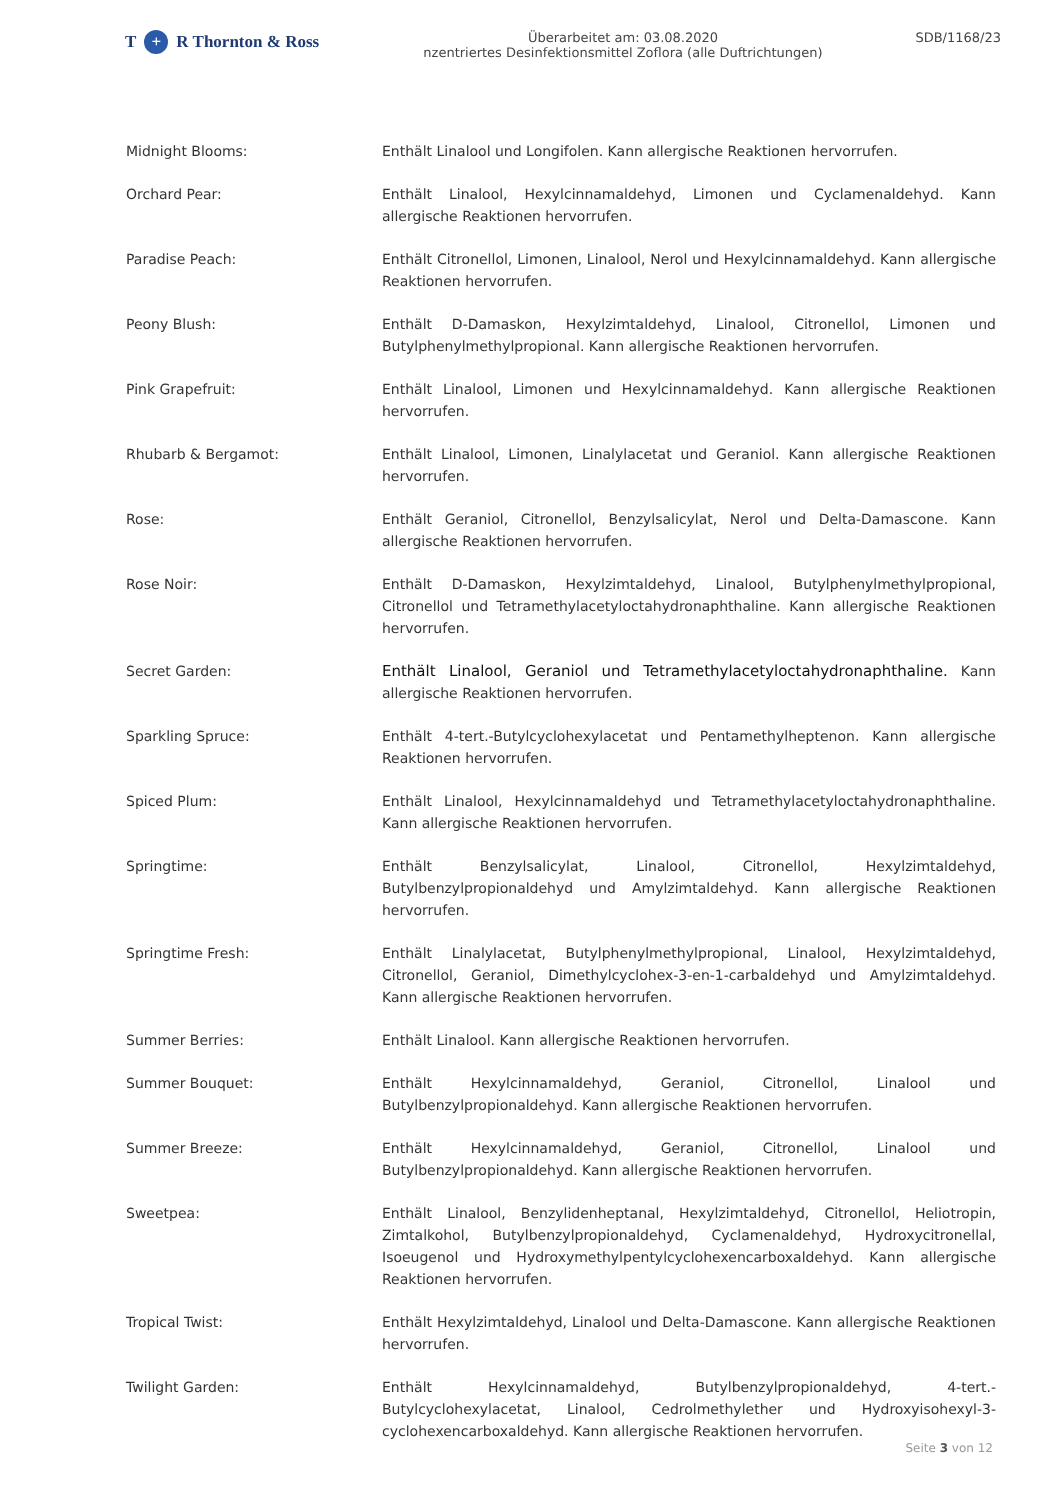T + R Thornton & Ross
Überarbeitet am: 03.08.2020
nzentriertes Desinfektionsmittel Zoflora (alle Duftrichtungen)
SDB/1168/23
Midnight Blooms: Enthält Linalool und Longifolen. Kann allergische Reaktionen hervorrufen.
Orchard Pear: Enthält Linalool, Hexylcinnamaldehyd, Limonen und Cyclamenaldehyd. Kann allergische Reaktionen hervorrufen.
Paradise Peach: Enthält Citronellol, Limonen, Linalool, Nerol und Hexylcinnamaldehyd. Kann allergische Reaktionen hervorrufen.
Peony Blush: Enthält D-Damaskon, Hexylzimtaldehyd, Linalool, Citronellol, Limonen und Butylphenylmethylpropional. Kann allergische Reaktionen hervorrufen.
Pink Grapefruit: Enthält Linalool, Limonen und Hexylcinnamaldehyd. Kann allergische Reaktionen hervorrufen.
Rhubarb & Bergamot: Enthält Linalool, Limonen, Linalylacetat und Geraniol. Kann allergische Reaktionen hervorrufen.
Rose: Enthält Geraniol, Citronellol, Benzylsalicylat, Nerol und Delta-Damascone. Kann allergische Reaktionen hervorrufen.
Rose Noir: Enthält D-Damaskon, Hexylzimtaldehyd, Linalool, Butylphenylmethylpropional, Citronellol und Tetramethylacetyloctahydronaphthaline. Kann allergische Reaktionen hervorrufen.
Secret Garden: Enthält Linalool, Geraniol und Tetramethylacetyloctahydronaphthaline. Kann allergische Reaktionen hervorrufen.
Sparkling Spruce: Enthält 4-tert.-Butylcyclohexylacetat und Pentamethylheptenon. Kann allergische Reaktionen hervorrufen.
Spiced Plum: Enthält Linalool, Hexylcinnamaldehyd und Tetramethylacetyloctahydronaphthaline. Kann allergische Reaktionen hervorrufen.
Springtime: Enthält Benzylsalicylat, Linalool, Citronellol, Hexylzimtaldehyd, Butylbenzylpropionaldehyd und Amylzimtaldehyd. Kann allergische Reaktionen hervorrufen.
Springtime Fresh: Enthält Linalylacetat, Butylphenylmethylpropional, Linalool, Hexylzimtaldehyd, Citronellol, Geraniol, Dimethylcyclohex-3-en-1-carbaldehyd und Amylzimtaldehyd. Kann allergische Reaktionen hervorrufen.
Summer Berries: Enthält Linalool. Kann allergische Reaktionen hervorrufen.
Summer Bouquet: Enthält Hexylcinnamaldehyd, Geraniol, Citronellol, Linalool und Butylbenzylpropionaldehyd. Kann allergische Reaktionen hervorrufen.
Summer Breeze: Enthält Hexylcinnamaldehyd, Geraniol, Citronellol, Linalool und Butylbenzylpropionaldehyd. Kann allergische Reaktionen hervorrufen.
Sweetpea: Enthält Linalool, Benzylidenheptanal, Hexylzimtaldehyd, Citronellol, Heliotropin, Zimtalkohol, Butylbenzylpropionaldehyd, Cyclamenaldehyd, Hydroxycitronellal, Isoeugenol und Hydroxymethylpentylcyclohexencarboxaldehyd. Kann allergische Reaktionen hervorrufen.
Tropical Twist: Enthält Hexylzimtaldehyd, Linalool und Delta-Damascone. Kann allergische Reaktionen hervorrufen.
Twilight Garden: Enthält Hexylcinnamaldehyd, Butylbenzylpropionaldehyd, 4-tert.-Butylcyclohexylacetat, Linalool, Cedrolmethylether und Hydroxyisohexyl-3-cyclohexencarboxaldehyd. Kann allergische Reaktionen hervorrufen.
Seite 3 von 12